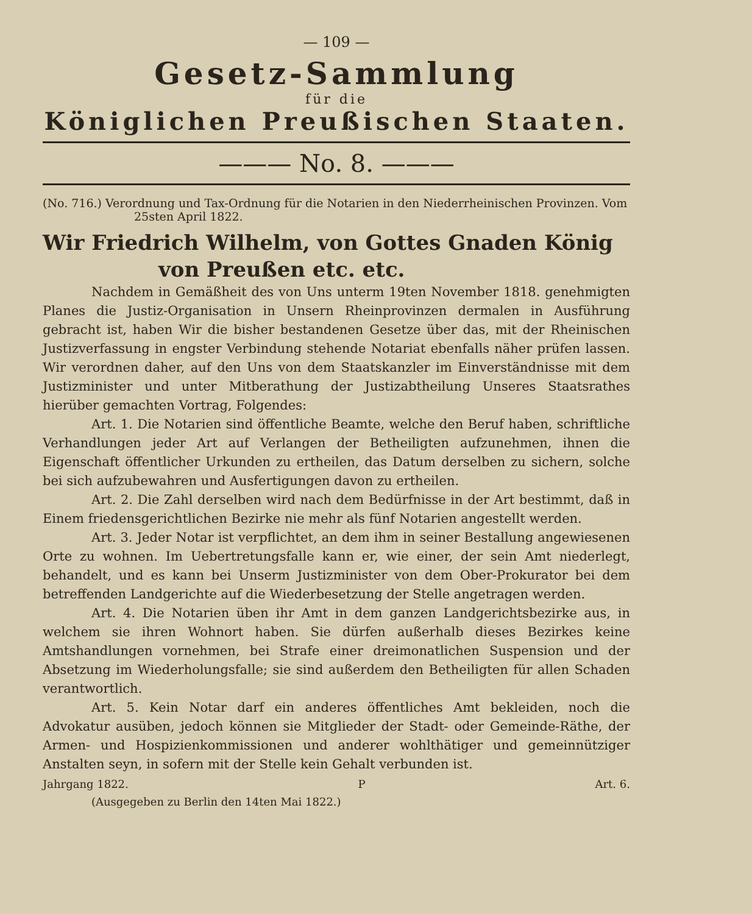— 109 —
Gesetz-Sammlung
für die
Königlichen Preußischen Staaten.
——— No. 8. ———
(No. 716.) Verordnung und Tax-Ordnung für die Notarien in den Niederrheinischen Provinzen. Vom 25sten April 1822.
Wir Friedrich Wilhelm, von Gottes Gnaden König von Preußen etc. etc.
Nachdem in Gemäßheit des von Uns unterm 19ten November 1818. genehmigten Planes die Justiz-Organisation in Unsern Rheinprovinzen dermalen in Ausführung gebracht ist, haben Wir die bisher bestandenen Gesetze über das, mit der Rheinischen Justizverfassung in engster Verbindung stehende Notariat ebenfalls näher prüfen lassen. Wir verordnen daher, auf den Uns von dem Staatskanzler im Einverständnisse mit dem Justizminister und unter Mitberathung der Justizabtheilung Unseres Staatsrathes hierüber gemachten Vortrag, Folgendes:
Art. 1. Die Notarien sind öffentliche Beamte, welche den Beruf haben, schriftliche Verhandlungen jeder Art auf Verlangen der Betheiligten aufzunehmen, ihnen die Eigenschaft öffentlicher Urkunden zu ertheilen, das Datum derselben zu sichern, solche bei sich aufzubewahren und Ausfertigungen davon zu ertheilen.
Art. 2. Die Zahl derselben wird nach dem Bedürfnisse in der Art bestimmt, daß in Einem friedensgerichtlichen Bezirke nie mehr als fünf Notarien angestellt werden.
Art. 3. Jeder Notar ist verpflichtet, an dem ihm in seiner Bestallung angewiesenen Orte zu wohnen. Im Uebertretungsfalle kann er, wie einer, der sein Amt niederlegt, behandelt, und es kann bei Unserm Justizminister von dem Ober-Prokurator bei dem betreffenden Landgerichte auf die Wiederbesetzung der Stelle angetragen werden.
Art. 4. Die Notarien üben ihr Amt in dem ganzen Landgerichtsbezirke aus, in welchem sie ihren Wohnort haben. Sie dürfen außerhalb dieses Bezirkes keine Amtshandlungen vornehmen, bei Strafe einer dreimonatlichen Suspension und der Absetzung im Wiederholungsfalle; sie sind außerdem den Betheiligten für allen Schaden verantwortlich.
Art. 5. Kein Notar darf ein anderes öffentliches Amt bekleiden, noch die Advokatur ausüben, jedoch können sie Mitglieder der Stadt- oder Gemeinde-Räthe, der Armen- und Hospizienkommissionen und anderer wohlthätiger und gemeinnütziger Anstalten seyn, in sofern mit der Stelle kein Gehalt verbunden ist.
Jahrgang 1822. P Art. 6.
(Ausgegeben zu Berlin den 14ten Mai 1822.)